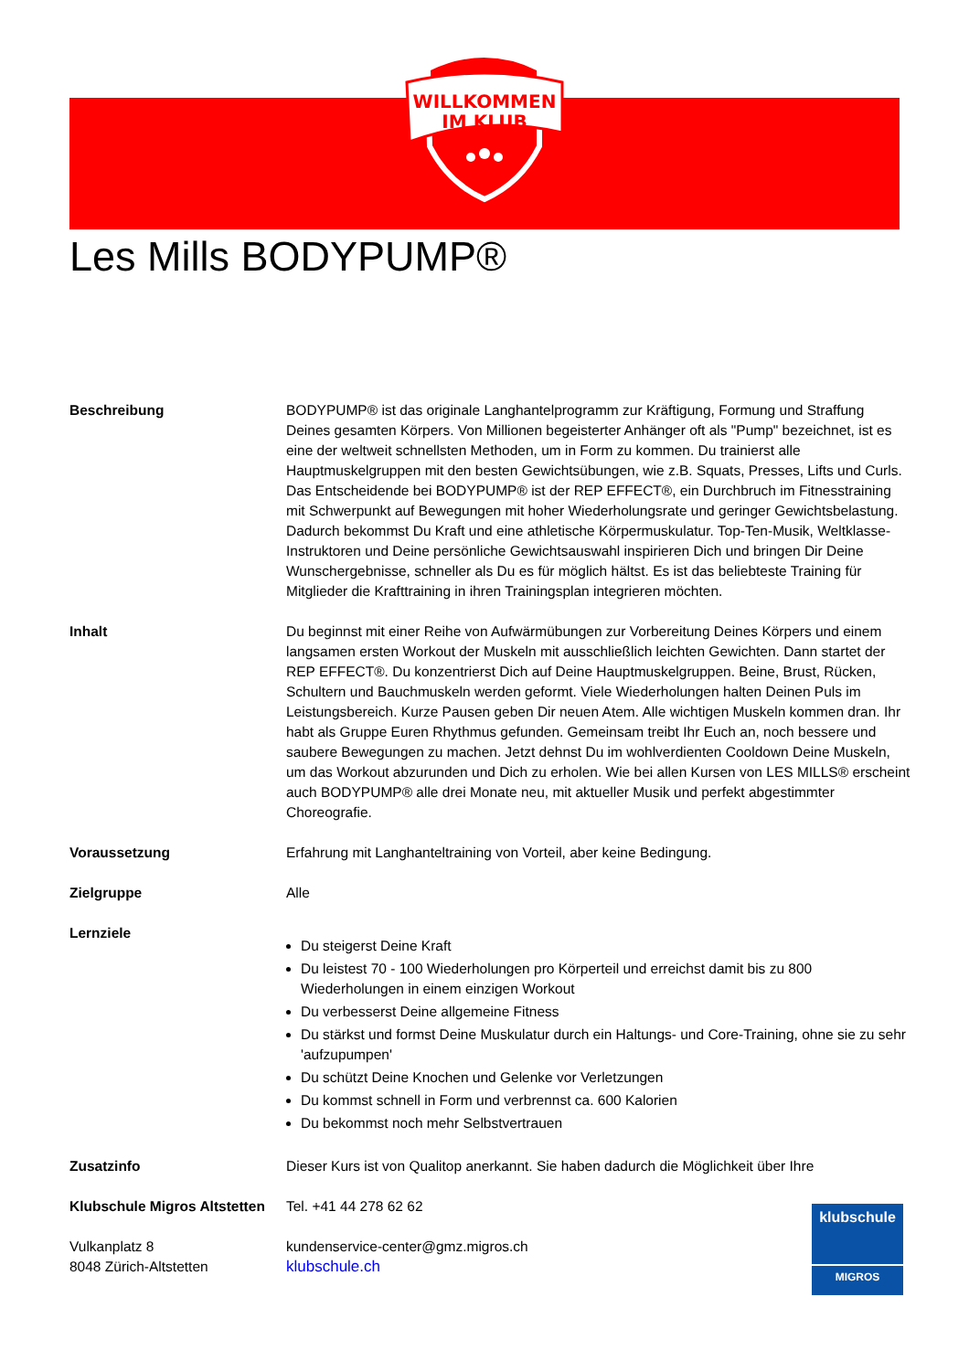WILLKOMMEN
IM KLUB
Les Mills BODYPUMP®
Beschreibung BODYPUMP® ist das originale Langhantelprogramm zur Kräftigung, Formung und Straffung Deines gesamten Körpers. Von Millionen begeisterter Anhänger oft als "Pump" bezeichnet, ist es eine der weltweit schnellsten Methoden, um in Form zu kommen. Du trainierst alle Hauptmuskelgruppen mit den besten Gewichtsübungen, wie z.B. Squats, Presses, Lifts und Curls. Das Entscheidende bei BODYPUMP® ist der REP EFFECT®, ein Durchbruch im Fitnesstraining mit Schwerpunkt auf Bewegungen mit hoher Wiederholungsrate und geringer Gewichtsbelastung. Dadurch bekommst Du Kraft und eine athletische Körpermuskulatur. Top-Ten-Musik, Weltklasse- Instruktoren und Deine persönliche Gewichtsauswahl inspirieren Dich und bringen Dir Deine Wunschergebnisse, schneller als Du es für möglich hältst. Es ist das beliebteste Training für Mitglieder die Krafttraining in ihren Trainingsplan integrieren möchten.
Inhalt Du beginnst mit einer Reihe von Aufwärmübungen zur Vorbereitung Deines Körpers und einem langsamen ersten Workout der Muskeln mit ausschließlich leichten Gewichten. Dann startet der REP EFFECT®. Du konzentrierst Dich auf Deine Hauptmuskelgruppen. Beine, Brust, Rücken, Schultern und Bauchmuskeln werden geformt. Viele Wiederholungen halten Deinen Puls im Leistungsbereich. Kurze Pausen geben Dir neuen Atem. Alle wichtigen Muskeln kommen dran. Ihr habt als Gruppe Euren Rhythmus gefunden. Gemeinsam treibt Ihr Euch an, noch bessere und saubere Bewegungen zu machen. Jetzt dehnst Du im wohlverdienten Cooldown Deine Muskeln, um das Workout abzurunden und Dich zu erholen. Wie bei allen Kursen von LES MILLS® erscheint auch BODYPUMP® alle drei Monate neu, mit aktueller Musik und perfekt abgestimmter Choreografie.
Voraussetzung Erfahrung mit Langhanteltraining von Vorteil, aber keine Bedingung.
Zielgruppe Alle
Lernziele
Du steigerst Deine Kraft
Du leistest 70 - 100 Wiederholungen pro Körperteil und erreichst damit bis zu 800 Wiederholungen in einem einzigen Workout
Du verbesserst Deine allgemeine Fitness
Du stärkst und formst Deine Muskulatur durch ein Haltungs- und Core-Training, ohne sie zu sehr 'aufzupumpen'
Du schützt Deine Knochen und Gelenke vor Verletzungen
Du kommst schnell in Form und verbrennst ca. 600 Kalorien
Du bekommst noch mehr Selbstvertrauen
Zusatzinfo Dieser Kurs ist von Qualitop anerkannt. Sie haben dadurch die Möglichkeit über Ihre
Klubschule Migros Altstetten
Tel. +41 44 278 62 62
Vulkanplatz 8
8048 Zürich-Altstetten
kundenservice-center@gmz.migros.ch
klubschule.ch
klubschule
MIGROS